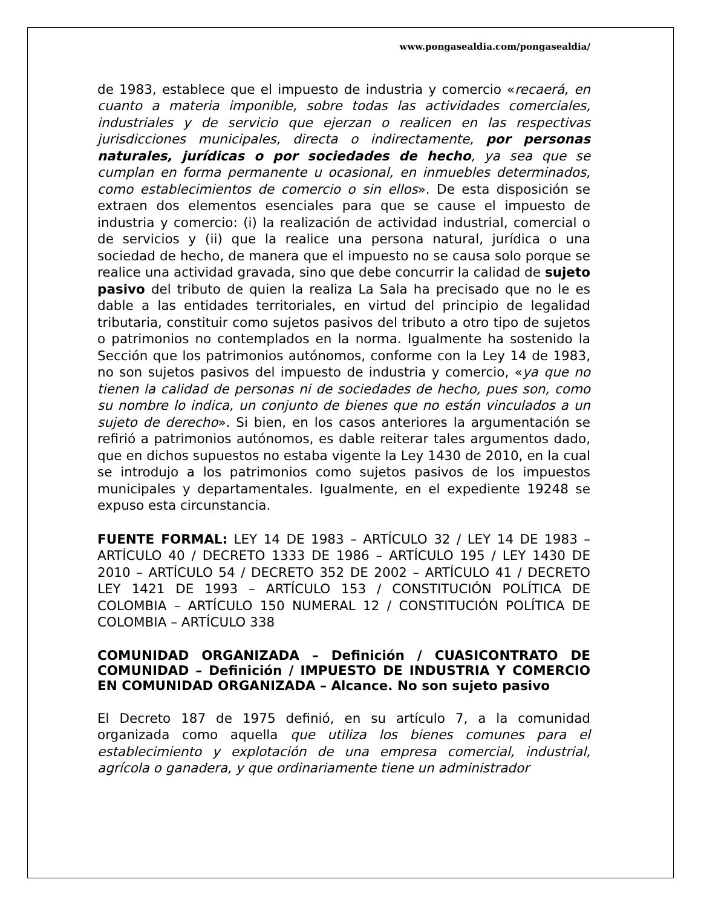www.pongasealdia.com/pongasealdia/
de 1983, establece que el impuesto de industria y comercio «recaerá, en cuanto a materia imponible, sobre todas las actividades comerciales, industriales y de servicio que ejerzan o realicen en las respectivas jurisdicciones municipales, directa o indirectamente, por personas naturales, jurídicas o por sociedades de hecho, ya sea que se cumplan en forma permanente u ocasional, en inmuebles determinados, como establecimientos de comercio o sin ellos». De esta disposición se extraen dos elementos esenciales para que se cause el impuesto de industria y comercio: (i) la realización de actividad industrial, comercial o de servicios y (ii) que la realice una persona natural, jurídica o una sociedad de hecho, de manera que el impuesto no se causa solo porque se realice una actividad gravada, sino que debe concurrir la calidad de sujeto pasivo del tributo de quien la realiza La Sala ha precisado que no le es dable a las entidades territoriales, en virtud del principio de legalidad tributaria, constituir como sujetos pasivos del tributo a otro tipo de sujetos o patrimonios no contemplados en la norma. Igualmente ha sostenido la Sección que los patrimonios autónomos, conforme con la Ley 14 de 1983, no son sujetos pasivos del impuesto de industria y comercio, «ya que no tienen la calidad de personas ni de sociedades de hecho, pues son, como su nombre lo indica, un conjunto de bienes que no están vinculados a un sujeto de derecho». Si bien, en los casos anteriores la argumentación se refirió a patrimonios autónomos, es dable reiterar tales argumentos dado, que en dichos supuestos no estaba vigente la Ley 1430 de 2010, en la cual se introdujo a los patrimonios como sujetos pasivos de los impuestos municipales y departamentales. Igualmente, en el expediente 19248 se expuso esta circunstancia.
FUENTE FORMAL: LEY 14 DE 1983 – ARTÍCULO 32 / LEY 14 DE 1983 – ARTÍCULO 40 / DECRETO 1333 DE 1986 – ARTÍCULO 195 / LEY 1430 DE 2010 – ARTÍCULO 54 / DECRETO 352 DE 2002 – ARTÍCULO 41 / DECRETO LEY 1421 DE 1993 – ARTÍCULO 153 / CONSTITUCIÓN POLÍTICA DE COLOMBIA – ARTÍCULO 150 NUMERAL 12 / CONSTITUCIÓN POLÍTICA DE COLOMBIA – ARTÍCULO 338
COMUNIDAD ORGANIZADA – Definición / CUASICONTRATO DE COMUNIDAD – Definición / IMPUESTO DE INDUSTRIA Y COMERCIO EN COMUNIDAD ORGANIZADA – Alcance. No son sujeto pasivo
El Decreto 187 de 1975 definió, en su artículo 7, a la comunidad organizada como aquella que utiliza los bienes comunes para el establecimiento y explotación de una empresa comercial, industrial, agrícola o ganadera, y que ordinariamente tiene un administrador